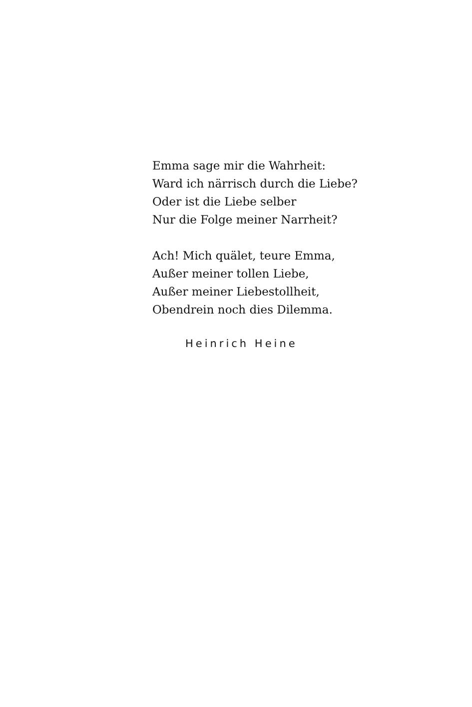Emma sage mir die Wahrheit:
Ward ich närrisch durch die Liebe?
Oder ist die Liebe selber
Nur die Folge meiner Narrheit?
Ach! Mich quälet, teure Emma,
Außer meiner tollen Liebe,
Außer meiner Liebestollheit,
Obendrein noch dies Dilemma.
Heinrich Heine